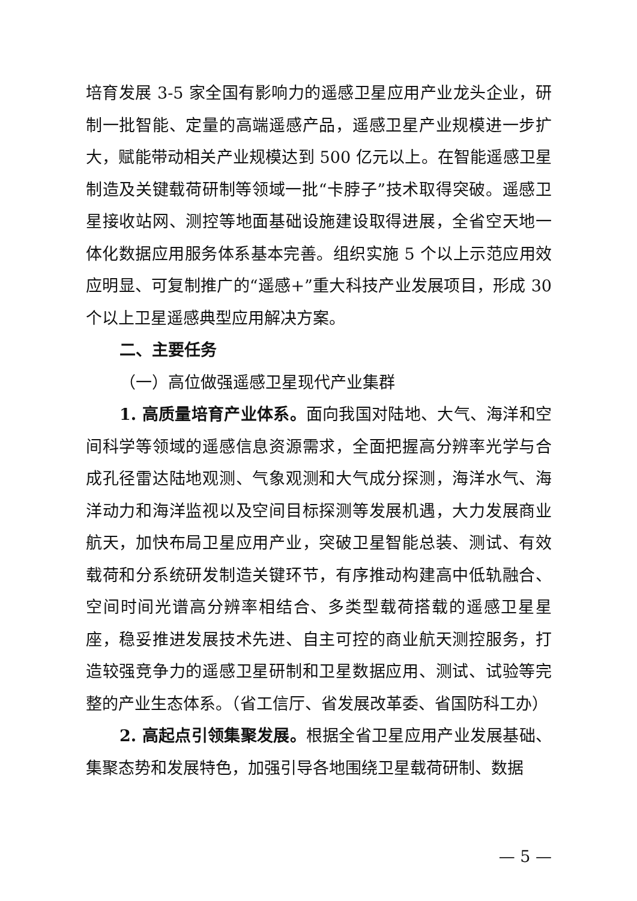培育发展 3-5 家全国有影响力的遥感卫星应用产业龙头企业，研制一批智能、定量的高端遥感产品，遥感卫星产业规模进一步扩大，赋能带动相关产业规模达到 500 亿元以上。在智能遥感卫星制造及关键载荷研制等领域一批“卡脖子”技术取得突破。遥感卫星接收站网、测控等地面基础设施建设取得进展，全省空天地一体化数据应用服务体系基本完善。组织实施 5 个以上示范应用效应明显、可复制推广的“遥感+”重大科技产业发展项目，形成 30 个以上卫星遥感典型应用解决方案。
二、主要任务
（一）高位做强遥感卫星现代产业集群
1. 高质量培育产业体系。面向我国对陆地、大气、海洋和空间科学等领域的遥感信息资源需求，全面把握高分辨率光学与合成孔径雷达陆地观测、气象观测和大气成分探测，海洋水气、海洋动力和海洋监视以及空间目标探测等发展机遇，大力发展商业航天，加快布局卫星应用产业，突破卫星智能总装、测试、有效载荷和分系统研发制造关键环节，有序推动构建高中低轨融合、空间时间光谱高分辨率相结合、多类型载荷搭载的遥感卫星星座，稳妥推进发展技术先进、自主可控的商业航天测控服务，打造较强竞争力的遥感卫星研制和卫星数据应用、测试、试验等完整的产业生态体系。（省工信厅、省发展改革委、省国防科工办）
2. 高起点引领集聚发展。根据全省卫星应用产业发展基础、集聚态势和发展特色，加强引导各地围绕卫星载荷研制、数据
— 5 —